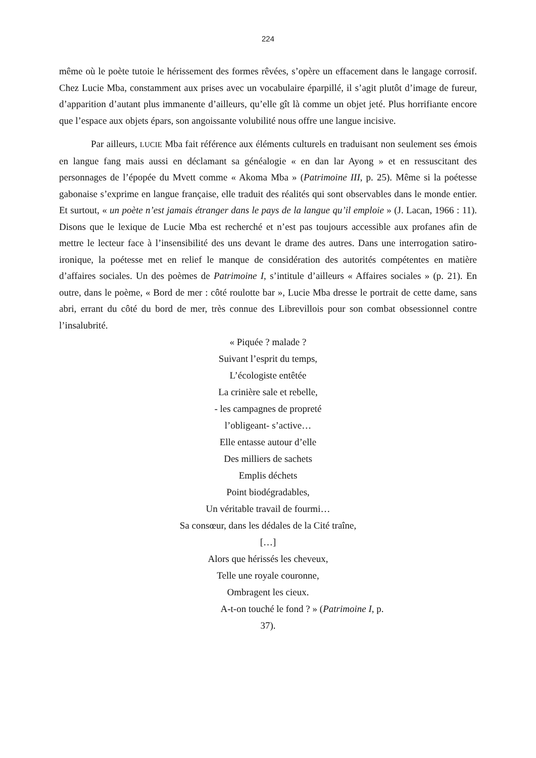224
même où le poète tutoie le hérissement des formes rêvées, s’opère un effacement dans le langage corrosif. Chez Lucie Mba, constamment aux prises avec un vocabulaire éparpillé, il s’agit plutôt d’image de fureur, d’apparition d’autant plus immanente d’ailleurs, qu’elle gît là comme un objet jeté. Plus horrifiante encore que l’espace aux objets épars, son angoissante volubilité nous offre une langue incisive.
Par ailleurs, LUCIE Mba fait référence aux éléments culturels en traduisant non seulement ses émois en langue fang mais aussi en déclamant sa généalogie « en dan lar Ayong » et en ressuscitant des personnages de l’épopée du Mvett comme « Akoma Mba » (Patrimoine III, p. 25). Même si la poétesse gabonaise s’exprime en langue française, elle traduit des réalités qui sont observables dans le monde entier. Et surtout, « un poète n’est jamais étranger dans le pays de la langue qu’il emploie » (J. Lacan, 1966 : 11). Disons que le lexique de Lucie Mba est recherché et n’est pas toujours accessible aux profanes afin de mettre le lecteur face à l’insensibilité des uns devant le drame des autres. Dans une interrogation satiro-ironique, la poétesse met en relief le manque de considération des autorités compétentes en matière d’affaires sociales. Un des poèmes de Patrimoine I, s’intitule d’ailleurs « Affaires sociales » (p. 21). En outre, dans le poème, « Bord de mer : côté roulotte bar », Lucie Mba dresse le portrait de cette dame, sans abri, errant du côté du bord de mer, très connue des Librevillois pour son combat obsessionnel contre l’insalubrité.
« Piquée ? malade ?
Suivant l’esprit du temps,
L’écologiste entêtée
La crinière sale et rebelle,
- les campagnes de propreté
l’obligeant- s’active…
Elle entasse autour d’elle
Des milliers de sachets
Emplis déchets
Point biodégradables,
Un véritable travail de fourmi…
Sa consœur, dans les dédales de la Cité traîne,
[…]
Alors que hérissés les cheveux,
Telle une royale couronne,
Ombragent les cieux.
A-t-on touché le fond ? » (Patrimoine I, p.
37).